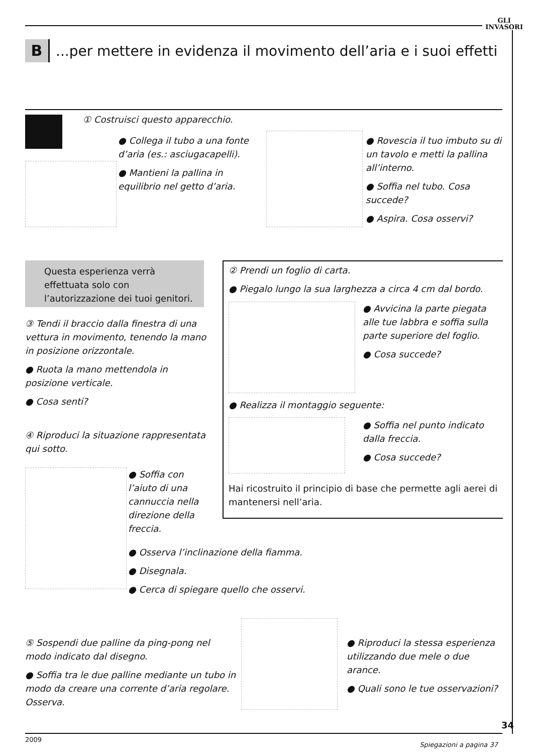GLI
INVASORI
B
...per mettere in evidenza il movimento dell’aria e i suoi effetti
① Costruisci questo apparecchio.
● Collega il tubo a una fonte d’aria (es.: asciugacapelli).
● Mantieni la pallina in equilibrio nel getto d’aria.
● Rovescia il tuo imbuto su di un tavolo e metti la pallina all’interno.
● Soffia nel tubo. Cosa succede?
● Aspira. Cosa osservi?
Questa esperienza verrà effettuata solo con l’autorizzazione dei tuoi genitori.
② Prendi un foglio di carta.
● Piegalo lungo la sua larghezza a circa 4 cm dal bordo.
● Avvicina la parte piegata alle tue labbra e soffia sulla parte superiore del foglio.
● Cosa succede?
● Realizza il montaggio seguente:
● Soffia nel punto indicato dalla freccia.
● Cosa succede?
Hai ricostruito il principio di base che permette agli aerei di mantenersi nell’aria.
③ Tendi il braccio dalla finestra di una vettura in movimento, tenendo la mano in posizione orizzontale.
● Ruota la mano mettendola in posizione verticale.
● Cosa senti?
④ Riproduci la situazione rappresentata qui sotto.
● Soffia con l’aiuto di una cannuccia nella direzione della freccia.
● Osserva l’inclinazione della fiamma.
● Disegnala.
● Cerca di spiegare quello che osservi.
⑤ Sospendi due palline da ping-pong nel modo indicato dal disegno.
● Soffia tra le due palline mediante un tubo in modo da creare una corrente d’aria regolare. Osserva.
● Riproduci la stessa esperienza utilizzando due mele o due arance.
● Quali sono le tue osservazioni?
34
2009
Spiegazioni a pagina 37